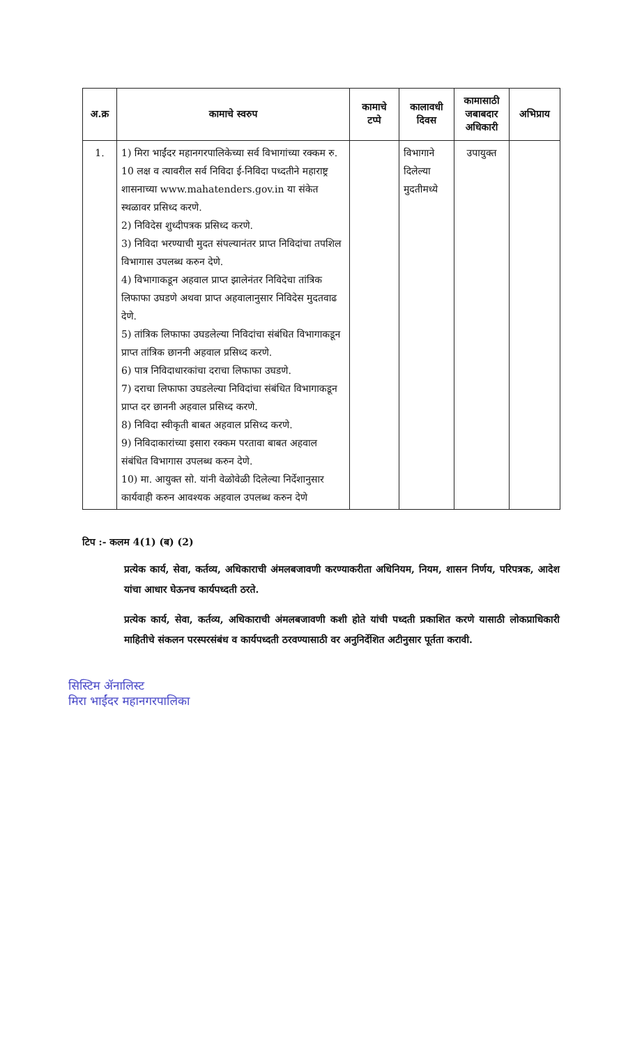| अ.क्र | कामाचे स्वरुप | कामाचे टप्पे | कालावधी दिवस | कामासाठी जबाबदार अधिकारी | अभिप्राय |
| --- | --- | --- | --- | --- | --- |
| 1. | 1) मिरा भाईंदर महानगरपालिकेच्या सर्व विभागांच्या रक्कम रु. 10 लक्ष व त्यावरील सर्व निविदा ई-निविदा पध्दतीने महाराष्ट्र शासनाच्या www.mahatenders.gov.in या संकेत स्थळावर प्रसिध्द करणे. 2) निविदेस शुध्दीपत्रक प्रसिध्द करणे. 3) निविदा भरण्याची मुदत संपल्यानंतर प्राप्त निविदांचा तपशिल विभागास उपलब्ध करुन देणे. 4) विभागाकडून अहवाल प्राप्त झालेनंतर निविदेचा तांत्रिक लिफाफा उघडणे अथवा प्राप्त अहवालानुसार निविदेस मुदतवाढ देणे. 5) तांत्रिक लिफाफा उघडलेल्या निविदांचा संबंधित विभागाकडून प्राप्त तांत्रिक छाननी अहवाल प्रसिध्द करणे. 6) पात्र निविदाधारकांचा दराचा लिफाफा उघडणे. 7) दराचा लिफाफा उघडलेल्या निविदांचा संबंधित विभागाकडून प्राप्त दर छाननी अहवाल प्रसिध्द करणे. 8) निविदा स्वीकृती बाबत अहवाल प्रसिध्द करणे. 9) निविदाकारांच्या इसारा रक्कम परतावा बाबत अहवाल संबंधित विभागास उपलब्ध करुन देणे. 10) मा. आयुक्त सो. यांनी वेळोवेळी दिलेल्या निर्देशानुसार कार्यवाही करुन आवश्यक अहवाल उपलब्ध करुन देणे | | विभागाने दिलेल्या मुदतीमध्ये | उपायुक्त | |
टिप :- कलम 4(1) (ब) (2)
प्रत्येक कार्य, सेवा, कर्तव्य, अधिकाराची अंमलबजावणी करण्याकरीता अधिनियम, नियम, शासन निर्णय, परिपत्रक, आदेश यांचा आधार घेऊनच कार्यपध्दती ठरते.
प्रत्येक कार्य, सेवा, कर्तव्य, अधिकाराची अंमलबजावणी कशी होते यांची पध्दती प्रकाशित करणे यासाठी लोकप्राधिकारी माहितीचे संकलन परस्परसंबंध व कार्यपध्दती ठरवण्यासाठी वर अनुनिर्देशित अटीनुसार पूर्तता करावी.
सिस्टिम ॲनालिस्ट
मिरा भाईंदर महानगरपालिका